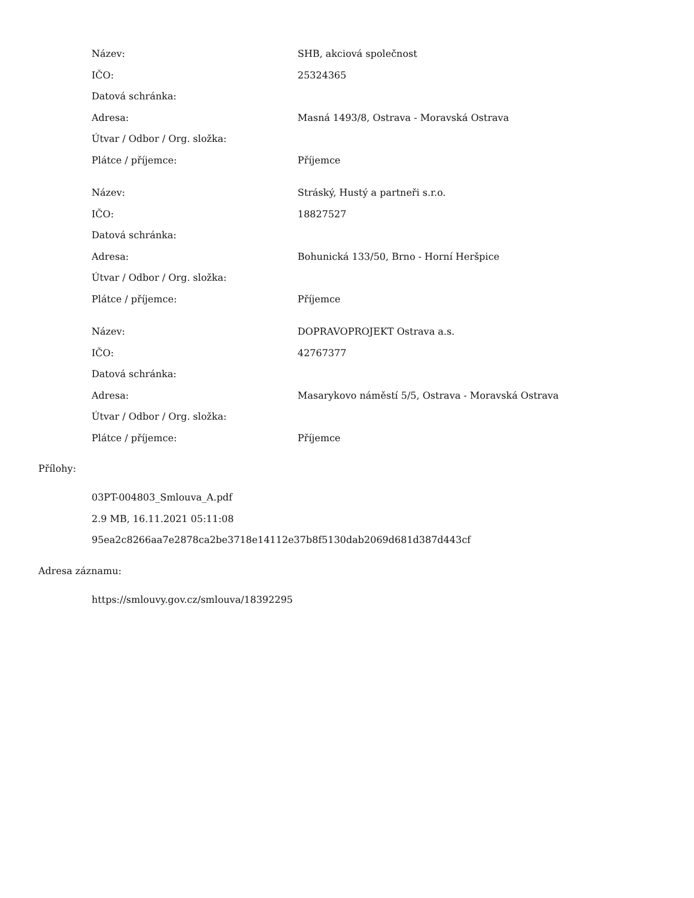| Název: | SHB, akciová společnost |
| IČO: | 25324365 |
| Datová schránka: | |
| Adresa: | Masná 1493/8, Ostrava - Moravská Ostrava |
| Útvar / Odbor / Org. složka: | |
| Plátce / příjemce: | Příjemce |
| Název: | Stráský, Hustý a partneři s.r.o. |
| IČO: | 18827527 |
| Datová schránka: | |
| Adresa: | Bohunická 133/50, Brno - Horní Heršpice |
| Útvar / Odbor / Org. složka: | |
| Plátce / příjemce: | Příjemce |
| Název: | DOPRAVOPROJEKT Ostrava a.s. |
| IČO: | 42767377 |
| Datová schránka: | |
| Adresa: | Masarykovo náměstí 5/5, Ostrava - Moravská Ostrava |
| Útvar / Odbor / Org. složka: | |
| Plátce / příjemce: | Příjemce |
Přílohy:
03PT-004803_Smlouva_A.pdf
2.9 MB, 16.11.2021 05:11:08
95ea2c8266aa7e2878ca2be3718e14112e37b8f5130dab2069d681d387d443cf
Adresa záznamu:
https://smlouvy.gov.cz/smlouva/18392295